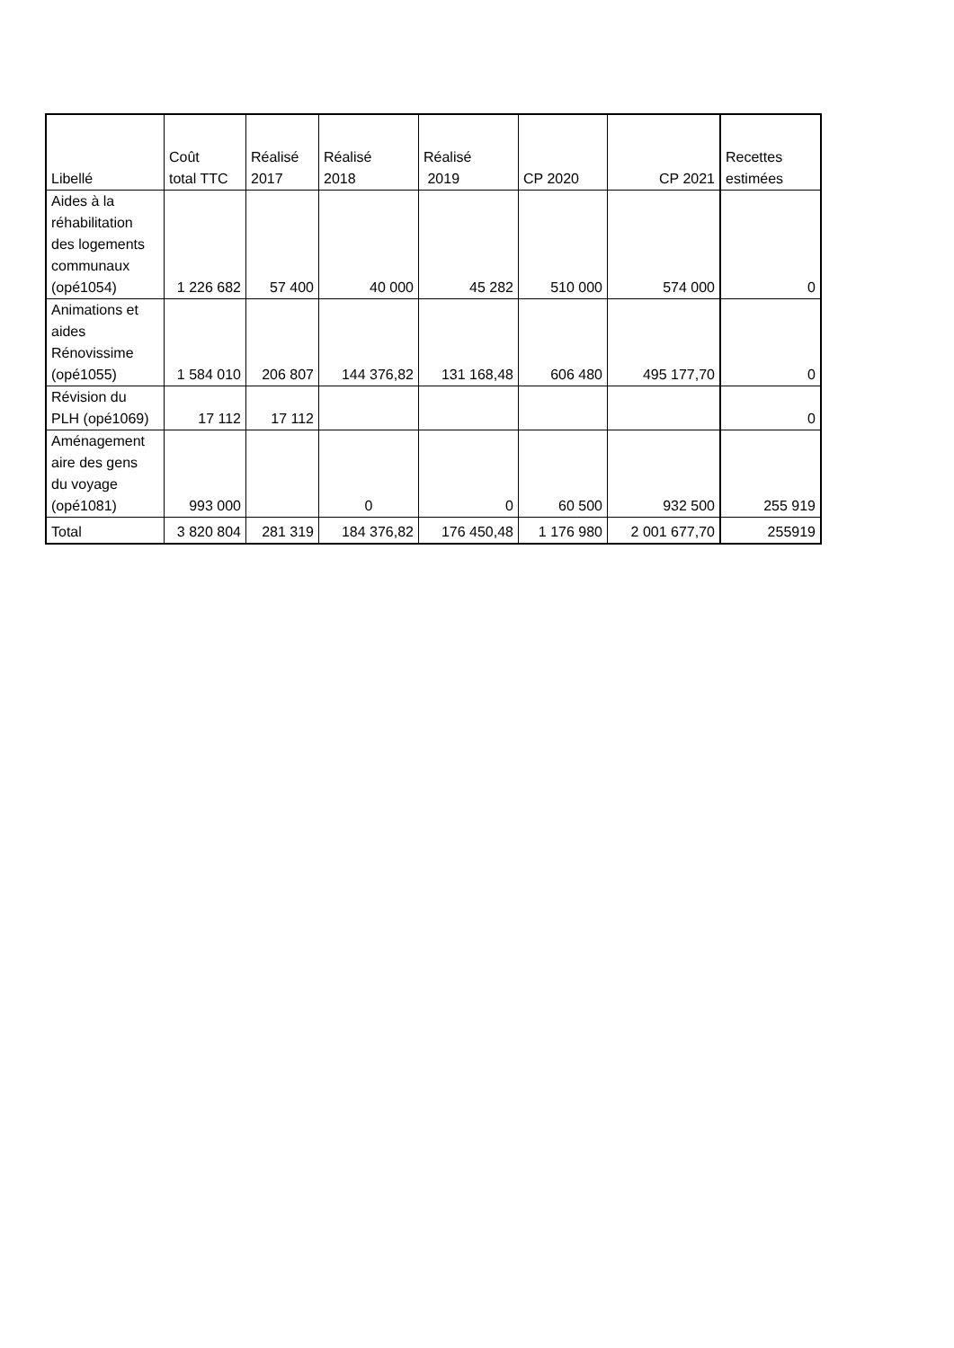| Libellé | Coût total TTC | Réalisé 2017 | Réalisé 2018 | Réalisé 2019 | CP 2020 | CP 2021 | Recettes estimées |
| --- | --- | --- | --- | --- | --- | --- | --- |
| Aides à la réhabilitation des logements communaux (opé1054) | 1 226 682 | 57 400 | 40 000 | 45 282 | 510 000 | 574 000 | 0 |
| Animations et aides Rénovissime (opé1055) | 1 584 010 | 206 807 | 144 376,82 | 131 168,48 | 606 480 | 495 177,70 | 0 |
| Révision du PLH (opé1069) | 17 112 | 17 112 | | | | | 0 |
| Aménagement aire des gens du voyage (opé1081) | 993 000 | | 0 | 0 | 60 500 | 932 500 | 255 919 |
| Total | 3 820 804 | 281 319 | 184 376,82 | 176 450,48 | 1 176 980 | 2 001 677,70 | 255919 |